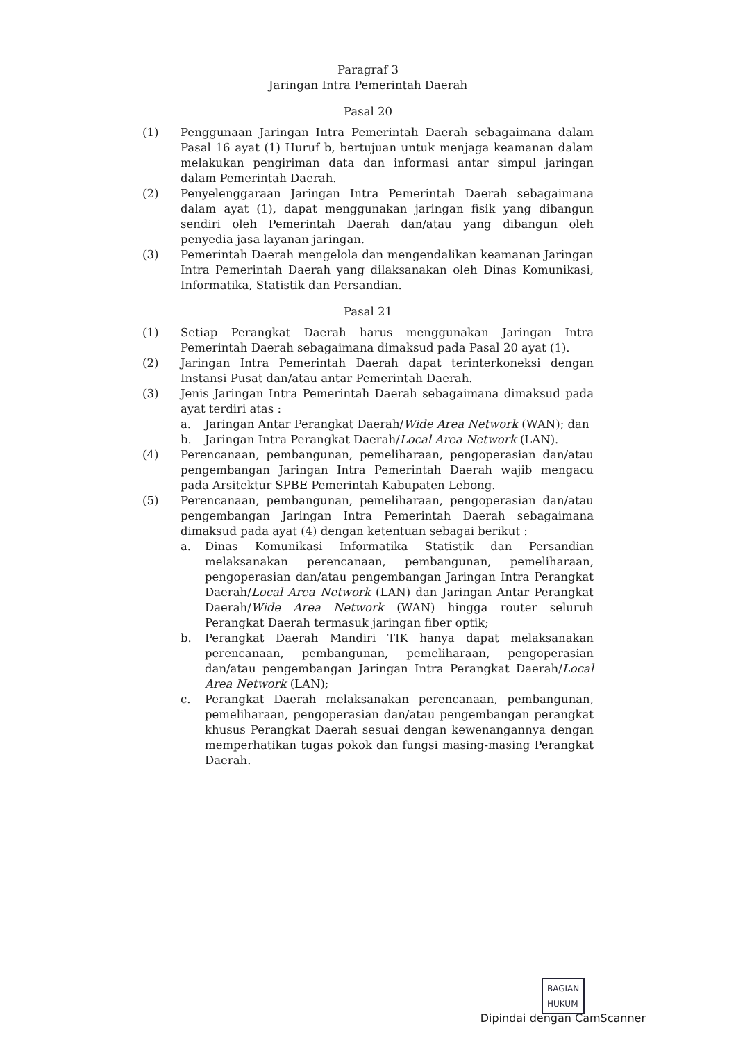Paragraf 3
Jaringan Intra Pemerintah Daerah
Pasal 20
(1) Penggunaan Jaringan Intra Pemerintah Daerah sebagaimana dalam Pasal 16 ayat (1) Huruf b, bertujuan untuk menjaga keamanan dalam melakukan pengiriman data dan informasi antar simpul jaringan dalam Pemerintah Daerah.
(2) Penyelenggaraan Jaringan Intra Pemerintah Daerah sebagaimana dalam ayat (1), dapat menggunakan jaringan fisik yang dibangun sendiri oleh Pemerintah Daerah dan/atau yang dibangun oleh penyedia jasa layanan jaringan.
(3) Pemerintah Daerah mengelola dan mengendalikan keamanan Jaringan Intra Pemerintah Daerah yang dilaksanakan oleh Dinas Komunikasi, Informatika, Statistik dan Persandian.
Pasal 21
(1) Setiap Perangkat Daerah harus menggunakan Jaringan Intra Pemerintah Daerah sebagaimana dimaksud pada Pasal 20 ayat (1).
(2) Jaringan Intra Pemerintah Daerah dapat terinterkoneksi dengan Instansi Pusat dan/atau antar Pemerintah Daerah.
(3) Jenis Jaringan Intra Pemerintah Daerah sebagaimana dimaksud pada ayat terdiri atas :
a. Jaringan Antar Perangkat Daerah/Wide Area Network (WAN); dan
b. Jaringan Intra Perangkat Daerah/Local Area Network (LAN).
(4) Perencanaan, pembangunan, pemeliharaan, pengoperasian dan/atau pengembangan Jaringan Intra Pemerintah Daerah wajib mengacu pada Arsitektur SPBE Pemerintah Kabupaten Lebong.
(5) Perencanaan, pembangunan, pemeliharaan, pengoperasian dan/atau pengembangan Jaringan Intra Pemerintah Daerah sebagaimana dimaksud pada ayat (4) dengan ketentuan sebagai berikut :
a. Dinas Komunikasi Informatika Statistik dan Persandian melaksanakan perencanaan, pembangunan, pemeliharaan, pengoperasian dan/atau pengembangan Jaringan Intra Perangkat Daerah/Local Area Network (LAN) dan Jaringan Antar Perangkat Daerah/Wide Area Network (WAN) hingga router seluruh Perangkat Daerah termasuk jaringan fiber optik;
b. Perangkat Daerah Mandiri TIK hanya dapat melaksanakan perencanaan, pembangunan, pemeliharaan, pengoperasian dan/atau pengembangan Jaringan Intra Perangkat Daerah/Local Area Network (LAN);
c. Perangkat Daerah melaksanakan perencanaan, pembangunan, pemeliharaan, pengoperasian dan/atau pengembangan perangkat khusus Perangkat Daerah sesuai dengan kewenangannya dengan memperhatikan tugas pokok dan fungsi masing-masing Perangkat Daerah.
BAGIAN
HUKUM
Dipindai dengan CamScanner